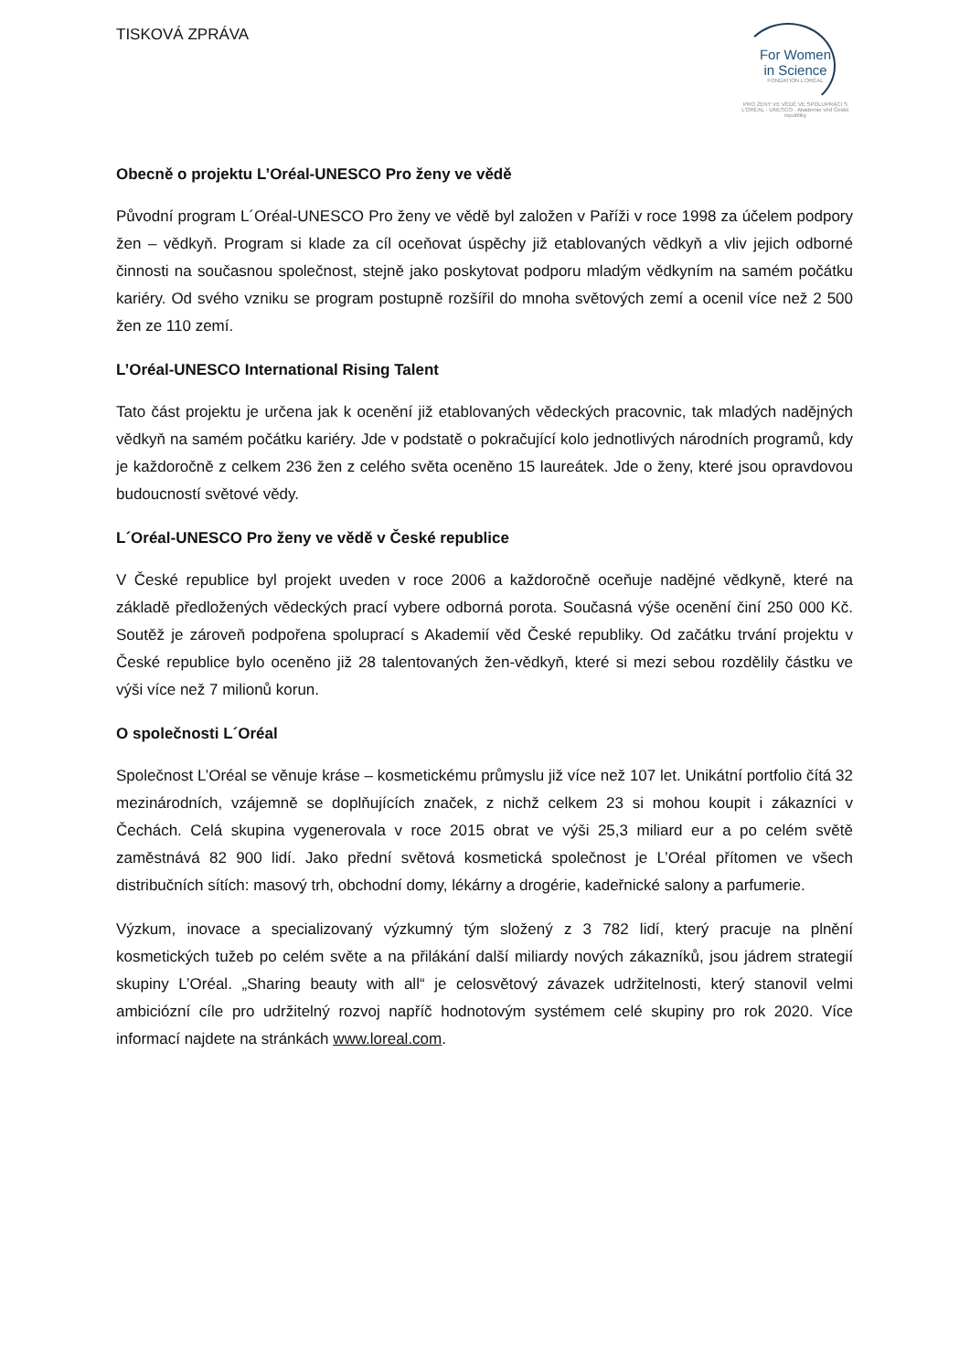TISKOVÁ ZPRÁVA
For Women
in Science
FONDATION L'ORÉAL
PRO ŽENY VE VĚDĚ VE SPOLUPRÁCI S
L'ORÉAL · UNESCO · Akademie věd České republiky
Obecně o projektu L’Oréal-UNESCO Pro ženy ve vědě
Původní program L´Oréal-UNESCO Pro ženy ve vědě byl založen v Paříži v roce 1998 za účelem podpory žen – vědkyň. Program si klade za cíl oceňovat úspěchy již etablovaných vědkyň a vliv jejich odborné činnosti na současnou společnost, stejně jako poskytovat podporu mladým vědkyním na samém počátku kariéry. Od svého vzniku se program postupně rozšířil do mnoha světových zemí a ocenil více než 2 500 žen ze 110 zemí.
L’Oréal-UNESCO International Rising Talent
Tato část projektu je určena jak k ocenění již etablovaných vědeckých pracovnic, tak mladých nadějných vědkyň na samém počátku kariéry. Jde v podstatě o pokračující kolo jednotlivých národních programů, kdy je každoročně z celkem 236 žen z celého světa oceněno 15 laureátek. Jde o ženy, které jsou opravdovou budoucností světové vědy.
L´Oréal-UNESCO Pro ženy ve vědě v České republice
V České republice byl projekt uveden v roce 2006 a každoročně oceňuje nadějné vědkyně, které na základě předložených vědeckých prací vybere odborná porota. Současná výše ocenění činí 250 000 Kč. Soutěž je zároveň podpořena spoluprací s Akademií věd České republiky. Od začátku trvání projektu v České republice bylo oceněno již 28 talentovaných žen-vědkyň, které si mezi sebou rozdělily částku ve výši více než 7 milionů korun.
O společnosti L´Oréal
Společnost L’Oréal se věnuje kráse – kosmetickému průmyslu již více než 107 let. Unikátní portfolio čítá 32 mezinárodních, vzájemně se doplňujících značek, z nichž celkem 23 si mohou koupit i zákazníci v Čechách. Celá skupina vygenerovala v roce 2015 obrat ve výši 25,3 miliard eur a po celém světě zaměstnává 82 900 lidí. Jako přední světová kosmetická společnost je L’Oréal přítomen ve všech distribučních sítích: masový trh, obchodní domy, lékárny a drogérie, kadeřnické salony a parfumerie.
Výzkum, inovace a specializovaný výzkumný tým složený z 3 782 lidí, který pracuje na plnění kosmetických tužeb po celém světe a na přilákání další miliardy nových zákazníků, jsou jádrem strategií skupiny L’Oréal. „Sharing beauty with all“ je celosvětový závazek udržitelnosti, který stanovil velmi ambiciózní cíle pro udržitelný rozvoj napříč hodnotovým systémem celé skupiny pro rok 2020. Více informací najdete na stránkách www.loreal.com.